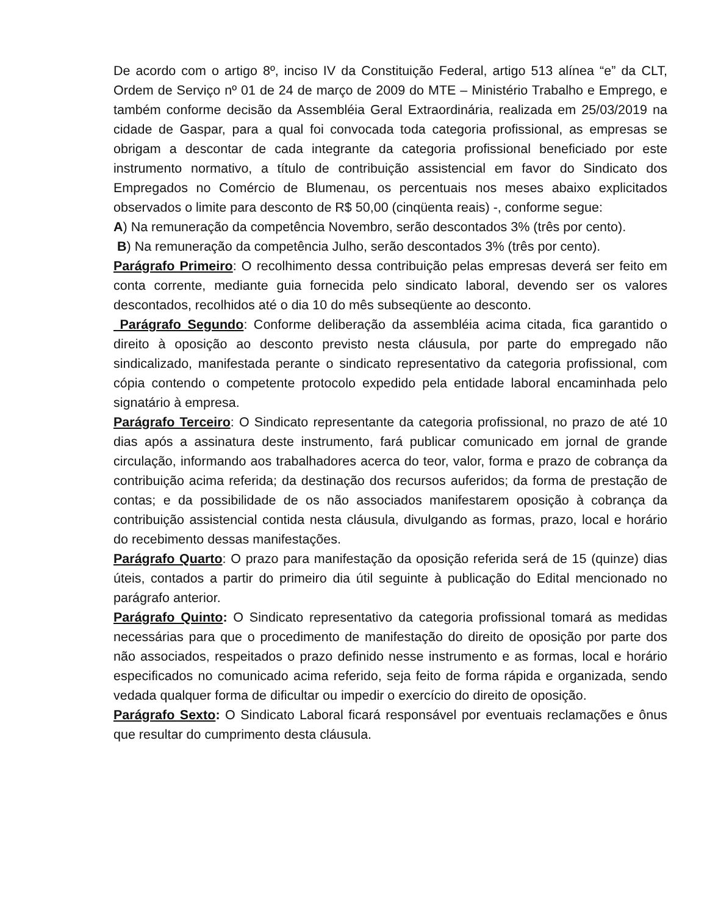De acordo com o artigo 8º, inciso IV da Constituição Federal, artigo 513 alínea “e” da CLT, Ordem de Serviço nº 01 de 24 de março de 2009 do MTE – Ministério Trabalho e Emprego, e também conforme decisão da Assembléia Geral Extraordinária, realizada em 25/03/2019 na cidade de Gaspar, para a qual foi convocada toda categoria profissional, as empresas se obrigam a descontar de cada integrante da categoria profissional beneficiado por este instrumento normativo, a título de contribuição assistencial em favor do Sindicato dos Empregados no Comércio de Blumenau, os percentuais nos meses abaixo explicitados observados o limite para desconto de R$ 50,00 (cinqüenta reais) -, conforme segue:
A) Na remuneração da competência Novembro, serão descontados 3% (três por cento).
B) Na remuneração da competência Julho, serão descontados 3% (três por cento).
Parágrafo Primeiro: O recolhimento dessa contribuição pelas empresas deverá ser feito em conta corrente, mediante guia fornecida pelo sindicato laboral, devendo ser os valores descontados, recolhidos até o dia 10 do mês subseqüente ao desconto.
Parágrafo Segundo: Conforme deliberação da assembléia acima citada, fica garantido o direito à oposição ao desconto previsto nesta cláusula, por parte do empregado não sindicalizado, manifestada perante o sindicato representativo da categoria profissional, com cópia contendo o competente protocolo expedido pela entidade laboral encaminhada pelo signatário à empresa.
Parágrafo Terceiro: O Sindicato representante da categoria profissional, no prazo de até 10 dias após a assinatura deste instrumento, fará publicar comunicado em jornal de grande circulação, informando aos trabalhadores acerca do teor, valor, forma e prazo de cobrança da contribuição acima referida; da destinação dos recursos auferidos; da forma de prestação de contas; e da possibilidade de os não associados manifestarem oposição à cobrança da contribuição assistencial contida nesta cláusula, divulgando as formas, prazo, local e horário do recebimento dessas manifestações.
Parágrafo Quarto: O prazo para manifestação da oposição referida será de 15 (quinze) dias úteis, contados a partir do primeiro dia útil seguinte à publicação do Edital mencionado no parágrafo anterior.
Parágrafo Quinto: O Sindicato representativo da categoria profissional tomará as medidas necessárias para que o procedimento de manifestação do direito de oposição por parte dos não associados, respeitados o prazo definido nesse instrumento e as formas, local e horário especificados no comunicado acima referido, seja feito de forma rápida e organizada, sendo vedada qualquer forma de dificultar ou impedir o exercício do direito de oposição.
Parágrafo Sexto: O Sindicato Laboral ficará responsável por eventuais reclamações e ônus que resultar do cumprimento desta cláusula.